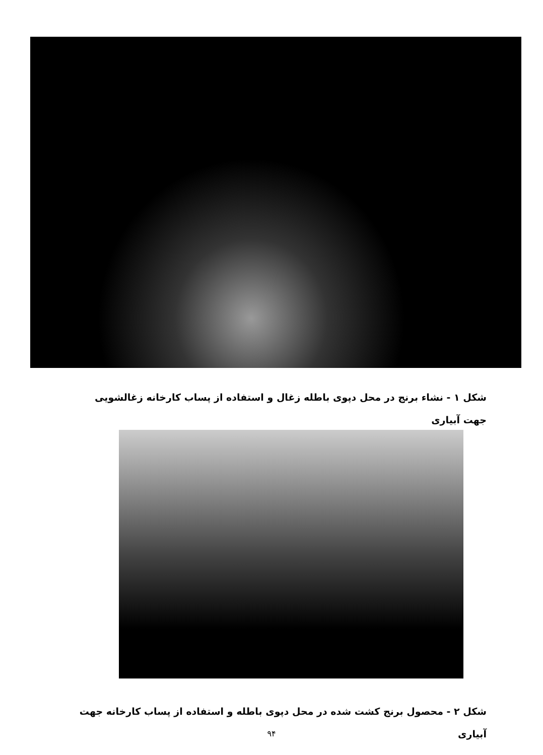شکل ۱ - نشاء برنج در محل دپوی باطله زغال و استفاده از پساب کارخانه زغالشویی جهت آبیاری
شکل ۲ - محصول برنج کشت شده در محل دپوی باطله و استفاده از پساب کارخانه جهت آبیاری
۹۴